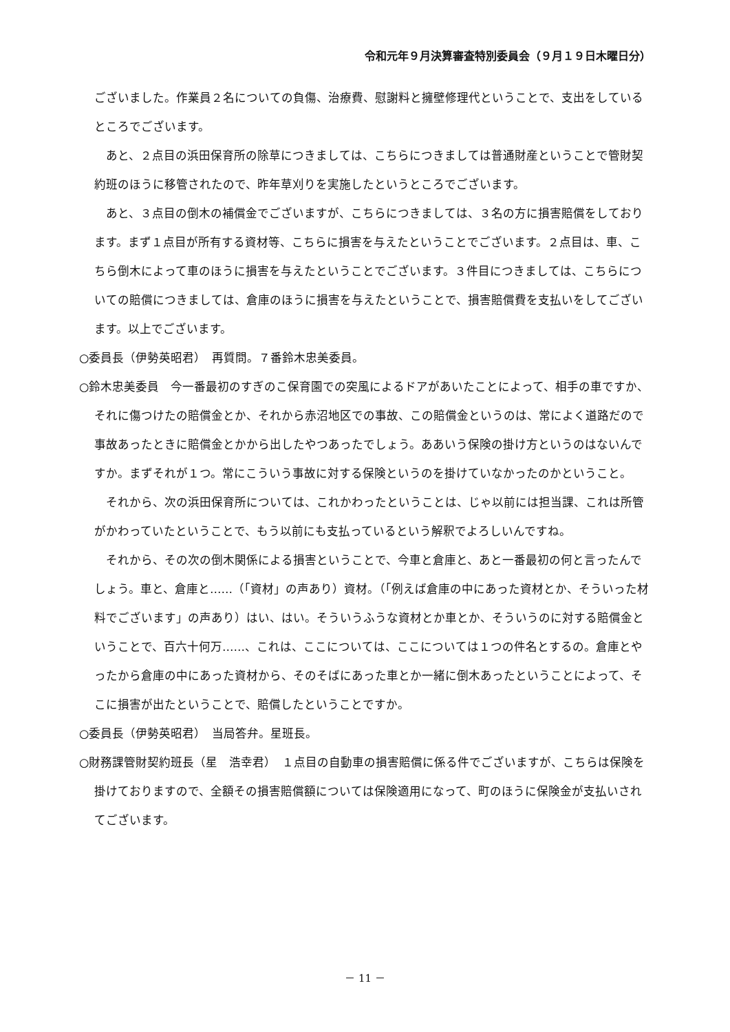令和元年９月決算審査特別委員会（９月１９日木曜日分）
ございました。作業員２名についての負傷、治療費、慰謝料と擁壁修理代ということで、支出をしているところでございます。
あと、２点目の浜田保育所の除草につきましては、こちらにつきましては普通財産ということで管財契約班のほうに移管されたので、昨年草刈りを実施したというところでございます。
あと、３点目の倒木の補償金でございますが、こちらにつきましては、３名の方に損害賠償をしております。まず１点目が所有する資材等、こちらに損害を与えたということでございます。２点目は、車、こちら倒木によって車のほうに損害を与えたということでございます。３件目につきましては、こちらについての賠償につきましては、倉庫のほうに損害を与えたということで、損害賠償費を支払いをしてございます。以上でございます。
○委員長（伊勢英昭君）　再質問。７番鈴木忠美委員。
○鈴木忠美委員　今一番最初のすぎのこ保育園での突風によるドアがあいたことによって、相手の車ですか、それに傷つけたの賠償金とか、それから赤沼地区での事故、この賠償金というのは、常によく道路だので事故あったときに賠償金とかから出したやつあったでしょう。ああいう保険の掛け方というのはないんですか。まずそれが１つ。常にこういう事故に対する保険というのを掛けていなかったのかということ。
それから、次の浜田保育所については、これかわったということは、じゃ以前には担当課、これは所管がかわっていたということで、もう以前にも支払っているという解釈でよろしいんですね。
それから、その次の倒木関係による損害ということで、今車と倉庫と、あと一番最初の何と言ったんでしょう。車と、倉庫と……（「資材」の声あり）資材。（「例えば倉庫の中にあった資材とか、そういった材料でございます」の声あり）はい、はい。そういうふうな資材とか車とか、そういうのに対する賠償金ということで、百六十何万……、これは、ここについては、ここについては１つの件名とするの。倉庫とやったから倉庫の中にあった資材から、そのそばにあった車とか一緒に倒木あったということによって、そこに損害が出たということで、賠償したということですか。
○委員長（伊勢英昭君）　当局答弁。星班長。
○財務課管財契約班長（星　浩幸君）　１点目の自動車の損害賠償に係る件でございますが、こちらは保険を掛けておりますので、全額その損害賠償額については保険適用になって、町のほうに保険金が支払いされてございます。
－ 11 －